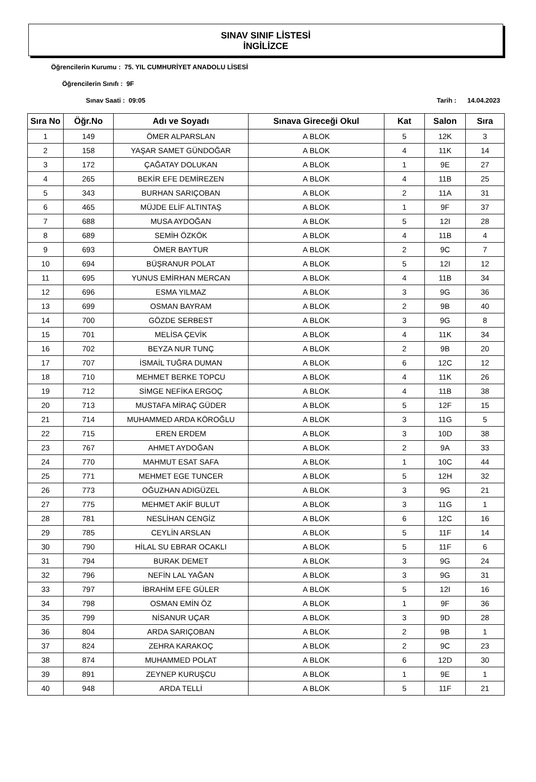SINAV SINIF LİSTESİ
İNGİLİZCE
Öğrencilerin Kurumu : 75. YIL CUMHURİYET ANADOLU LİSESİ
Öğrencilerin Sınıfı : 9F
Sınav Saati : 09:05 Tarih : 14.04.2023
| Sıra No | Öğr.No | Adı ve Soyadı | Sınava Gireceği Okul | Kat | Salon | Sıra |
| --- | --- | --- | --- | --- | --- | --- |
| 1 | 149 | ÖMER ALPARSLAN | A BLOK | 5 | 12K | 3 |
| 2 | 158 | YAŞAR SAMET GÜNDOĞAR | A BLOK | 4 | 11K | 14 |
| 3 | 172 | ÇAĞATAY DOLUKAN | A BLOK | 1 | 9E | 27 |
| 4 | 265 | BEKİR EFE DEMİREZEN | A BLOK | 4 | 11B | 25 |
| 5 | 343 | BURHAN SARIÇOBAN | A BLOK | 2 | 11A | 31 |
| 6 | 465 | MÜJDE ELİF ALTINTAŞ | A BLOK | 1 | 9F | 37 |
| 7 | 688 | MUSA AYDOĞAN | A BLOK | 5 | 12I | 28 |
| 8 | 689 | SEMİH ÖZKÖK | A BLOK | 4 | 11B | 4 |
| 9 | 693 | ÖMER BAYTUR | A BLOK | 2 | 9C | 7 |
| 10 | 694 | BÜŞRANUR POLAT | A BLOK | 5 | 12I | 12 |
| 11 | 695 | YUNUS EMİRHAN MERCAN | A BLOK | 4 | 11B | 34 |
| 12 | 696 | ESMA YILMAZ | A BLOK | 3 | 9G | 36 |
| 13 | 699 | OSMAN BAYRAM | A BLOK | 2 | 9B | 40 |
| 14 | 700 | GÖZDE SERBEST | A BLOK | 3 | 9G | 8 |
| 15 | 701 | MELİSA ÇEVİK | A BLOK | 4 | 11K | 34 |
| 16 | 702 | BEYZA NUR TUNÇ | A BLOK | 2 | 9B | 20 |
| 17 | 707 | İSMAİL TUĞRA DUMAN | A BLOK | 6 | 12C | 12 |
| 18 | 710 | MEHMET BERKE TOPCU | A BLOK | 4 | 11K | 26 |
| 19 | 712 | SİMGE NEFİKA ERGOÇ | A BLOK | 4 | 11B | 38 |
| 20 | 713 | MUSTAFA MİRAÇ GÜDER | A BLOK | 5 | 12F | 15 |
| 21 | 714 | MUHAMMED ARDA KÖROĞLU | A BLOK | 3 | 11G | 5 |
| 22 | 715 | EREN ERDEM | A BLOK | 3 | 10D | 38 |
| 23 | 767 | AHMET AYDOĞAN | A BLOK | 2 | 9A | 33 |
| 24 | 770 | MAHMUT ESAT SAFA | A BLOK | 1 | 10C | 44 |
| 25 | 771 | MEHMET EGE TUNCER | A BLOK | 5 | 12H | 32 |
| 26 | 773 | OĞUZHAN ADIGÜZEL | A BLOK | 3 | 9G | 21 |
| 27 | 775 | MEHMET AKİF BULUT | A BLOK | 3 | 11G | 1 |
| 28 | 781 | NESLİHAN CENGİZ | A BLOK | 6 | 12C | 16 |
| 29 | 785 | CEYLİN ARSLAN | A BLOK | 5 | 11F | 14 |
| 30 | 790 | HİLAL SU EBRAR OCAKLI | A BLOK | 5 | 11F | 6 |
| 31 | 794 | BURAK DEMET | A BLOK | 3 | 9G | 24 |
| 32 | 796 | NEFİN LAL YAĞAN | A BLOK | 3 | 9G | 31 |
| 33 | 797 | İBRAHİM EFE GÜLER | A BLOK | 5 | 12I | 16 |
| 34 | 798 | OSMAN EMİN ÖZ | A BLOK | 1 | 9F | 36 |
| 35 | 799 | NİSANUR UÇAR | A BLOK | 3 | 9D | 28 |
| 36 | 804 | ARDA SARIÇOBAN | A BLOK | 2 | 9B | 1 |
| 37 | 824 | ZEHRA KARAKOÇ | A BLOK | 2 | 9C | 23 |
| 38 | 874 | MUHAMMED POLAT | A BLOK | 6 | 12D | 30 |
| 39 | 891 | ZEYNEP KURUŞCU | A BLOK | 1 | 9E | 1 |
| 40 | 948 | ARDA TELLİ | A BLOK | 5 | 11F | 21 |